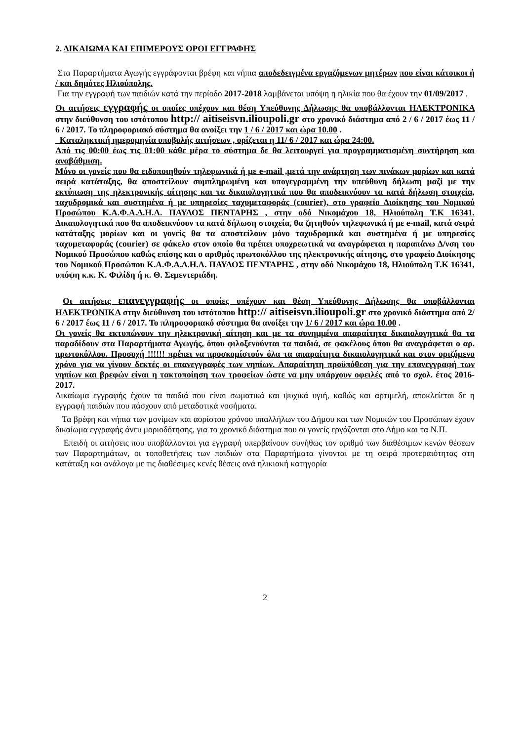2. ΔΙΚΑΙΩΜΑ ΚΑΙ ΕΠΙΜΕΡΟΥΣ ΟΡΟΙ ΕΓΓΡΑΦΗΣ
Στα Παραρτήματα Αγωγής εγγράφονται βρέφη και νήπια αποδεδειγμένα εργαζόμενων μητέρων που είναι κάτοικοι ή / και δημότες Ηλιούπολης.
Για την εγγραφή των παιδιών κατά την περίοδο 2017-2018 λαμβάνεται υπόψη η ηλικία που θα έχουν την 01/09/2017 .
Οι αιτήσεις εγγραφής οι οποίες υπέχουν και θέση Υπεύθυνης Δήλωσης θα υποβάλλονται ΗΛΕΚΤΡΟΝΙΚΑ στην διεύθυνση του ιστότοπου http:// aitiseisvn.ilioupoli.gr στο χρονικό διάστημα από 2 / 6 / 2017 έως 11 / 6 / 2017. Το πληροφοριακό σύστημα θα ανοίξει την 1 / 6 / 2017 και ώρα 10.00 .
Καταληκτική ημερομηνία υποβολής αιτήσεων , ορίζεται η 11/ 6 / 2017 και ώρα 24:00.
Από τις 00:00 έως τις 01:00 κάθε μέρα το σύστημα δε θα λειτουργεί για προγραμματισμένη συντήρηση και αναβάθμιση.
Μόνο οι γονείς που θα ειδοποιηθούν τηλεφωνικά ή με e-mail ,μετά την ανάρτηση των πινάκων μορίων και κατά σειρά κατάταξης, θα αποστείλουν συμπληρωμένη και υπογεγραμμένη την υπεύθυνη δήλωση μαζί με την εκτύπωση της ηλεκτρονικής αίτησης και τα δικαιολογητικά που θα αποδεικνύουν τα κατά δήλωση στοιχεία, ταχυδρομικά και συστημένα ή με υπηρεσίες ταχυμεταφοράς (courier), στο γραφείο Διοίκησης του Νομικού Προσώπου Κ.Α.Φ.Α.Δ.Η.Λ. ΠΑΥΛΟΣ ΠΕΝΤΑΡΗΣ , στην οδό Νικομάχου 18, Ηλιούπολη Τ.Κ 16341. Δικαιολογητικά που θα αποδεικνύουν τα κατά δήλωση στοιχεία, θα ζητηθούν τηλεφωνικά ή με e-mail, κατά σειρά κατάταξης μορίων και οι γονείς θα τα αποστείλουν μόνο ταχυδρομικά και συστημένα ή με υπηρεσίες ταχυμεταφοράς (courier) σε φάκελο στον οποίο θα πρέπει υποχρεωτικά να αναγράφεται η παραπάνω Δ/νση του Νομικού Προσώπου καθώς επίσης και ο αριθμός πρωτοκόλλου της ηλεκτρονικής αίτησης, στο γραφείο Διοίκησης του Νομικού Προσώπου Κ.Α.Φ.Α.Δ.Η.Λ. ΠΑΥΛΟΣ ΠΕΝΤΑΡΗΣ , στην οδό Νικομάχου 18, Ηλιούπολη Τ.Κ 16341, υπόψη κ.κ. Κ. Φιλίδη ή κ. Θ. Σεμεντεριάδη.
Οι αιτήσεις επανεγγραφής οι οποίες υπέχουν και θέση Υπεύθυνης Δήλωσης θα υποβάλλονται ΗΛΕΚΤΡΟΝΙΚΑ στην διεύθυνση του ιστότοπου http:// aitiseisvn.ilioupoli.gr στο χρονικό διάστημα από 2/ 6 / 2017 έως 11 / 6 / 2017. Το πληροφοριακό σύστημα θα ανοίξει την 1/ 6 / 2017 και ώρα 10.00 .
Οι γονείς θα εκτυπώνουν την ηλεκτρονική αίτηση και με τα συνημμένα απαραίτητα δικαιολογητικά θα τα παραδίδουν στα Παραρτήματα Αγωγής, όπου φιλοξενούνται τα παιδιά, σε φακέλους όπου θα αναγράφεται ο αρ. πρωτοκόλλου. Προσοχή !!!!!! πρέπει να προσκομίστούν όλα τα απαραίτητα δικαιολογητικά και στον οριζόμενο χρόνο για να γίνουν δεκτές οι επανεγγραφές των νηπίων. Απαραίτητη προϋπόθεση για την επανεγγραφή των νηπίων και βρεφών είναι η τακτοποίηση των τροφείων ώστε να μην υπάρχουν οφειλές από το σχολ. έτος 2016-2017.
Δικαίωμα εγγραφής έχουν τα παιδιά που είναι σωματικά και ψυχικά υγιή, καθώς και αρτιμελή, αποκλείεται δε η εγγραφή παιδιών που πάσχουν από μεταδοτικά νοσήματα.
Τα βρέφη και νήπια των μονίμων και αορίστου χρόνου υπαλλήλων του Δήμου και των Νομικών του Προσώπων έχουν δικαίωμα εγγραφής άνευ μοριοδότησης, για το χρονικό διάστημα που οι γονείς εργάζονται στο Δήμο και τα Ν.Π.
Επειδή οι αιτήσεις που υποβάλλονται για εγγραφή υπερβαίνουν συνήθως τον αριθμό των διαθέσιμων κενών θέσεων των Παραρτημάτων, οι τοποθετήσεις των παιδιών στα Παραρτήματα γίνονται με τη σειρά προτεραιότητας στη κατάταξη και ανάλογα με τις διαθέσιμες κενές θέσεις ανά ηλικιακή κατηγορία
2